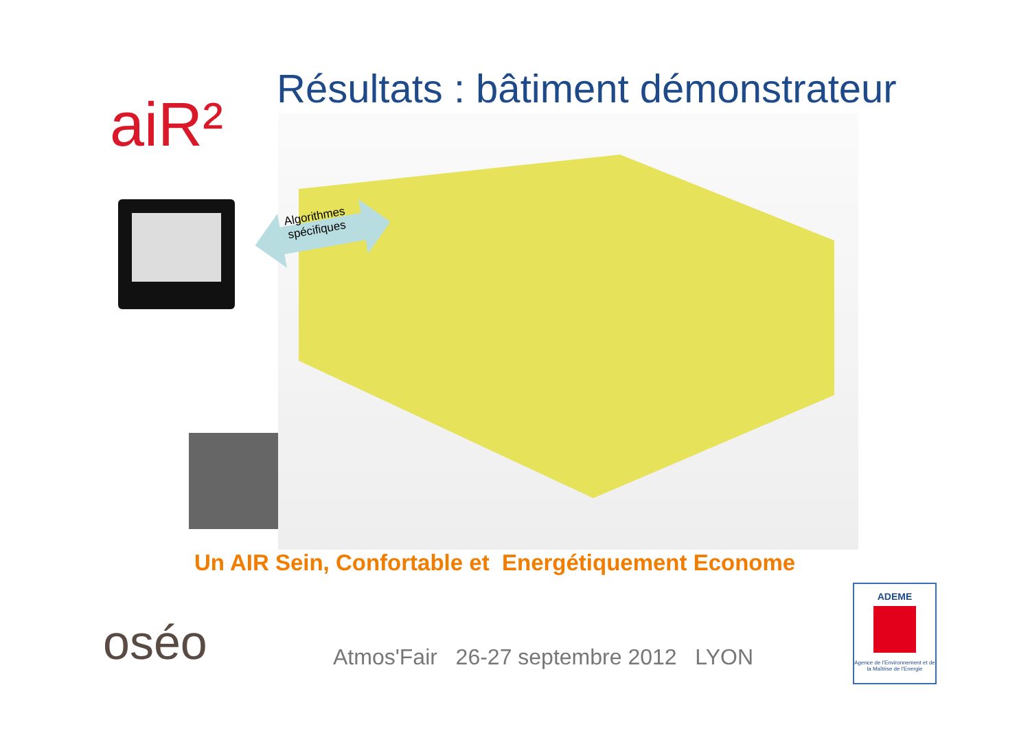aiR²
Résultats : bâtiment démonstrateur
Algorithmes
spécifiques
Un AIR Sein, Confortable et Energétiquement Econome
oséo
Atmos'Fair 26-27 septembre 2012 LYON
ADEME
Agence de l'Environnement et de la Maîtrise de l'Energie